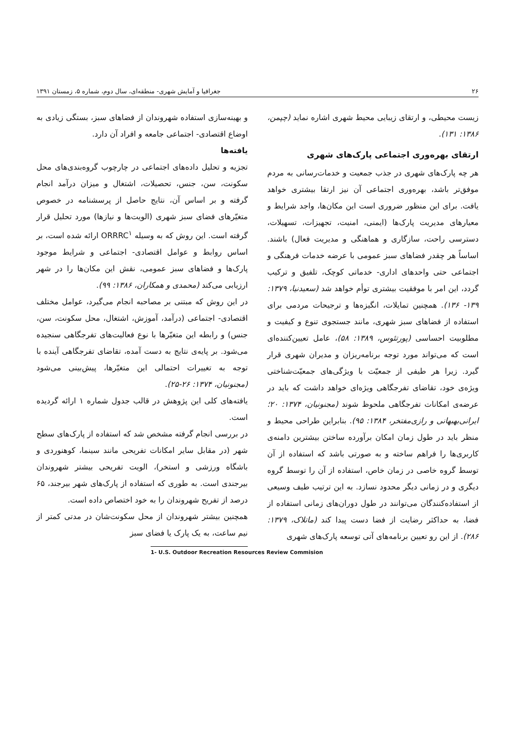۲۶ جغرافیا و آمایش شهری- منطقه‌ای، سال دوم، شماره ۵، زمستان ۱۳۹۱
زیست محیطی، و ارتقای زیبایی محیط شهری اشاره نماید (چپمن، ۱۳۸۶: ۱۳۱).
ارتقای بهره‌وری اجتماعی پارک‌های شهری
هر چه پارک‌های شهری در جذب جمعیت و خدمات‌رسانی به مردم موفق‌تر باشد، بهره‌وری اجتماعی آن نیز ارتقا بیشتری خواهد یافت. برای این منظور ضروری است این مکان‌ها، واجد شرایط و معیارهای مدیریت پارک‌ها (ایمنی، امنیت، تجهیزات، تسهیلات، دسترسی راحت، سازگاری و هماهنگی و مدیریت فعال) باشند. اساساً هر چقدر فضاهای سبز عمومی با عرضه خدمات فرهنگی و اجتماعی حتی واحدهای اداری- خدماتی کوچک، تلفیق و ترکیب گردد، این امر با موفقیت بیشتری توأم خواهد شد (سعیدنیا، ۱۳۷۹: ۱۳۹- ۱۳۶). همچنین تمایلات، انگیزه‌ها و ترجیحات مردمی برای استفاده از فضاهای سبز شهری، مانند جستجوی تنوع و کیفیت و مطلوبیت احساسی (پورتئوس، ۱۳۸۹: ۵۸)، عامل تعیین‌کننده‌ای است که می‌تواند مورد توجه برنامه‌ریزان و مدیران شهری قرار گیرد. زیرا هر طیفی از جمعیّت با ویژگی‌های جمعیّت‌شناختی ویژه‌ی خود، تقاضای تفرجگاهی ویژه‌ای خواهد داشت که باید در عرضه‌ی امکانات تفرجگاهی ملحوظ شوند (مجنونیان، ۱۳۷۴: ۲۰؛ ایرانی‌بهبهانی و رازی‌مفتخر، ۱۳۸۴: ۹۵). بنابراین طراحی محیط و منظر باید در طول زمان امکان برآورده ساختن بیشترین دامنه‌ی کاربری‌ها را فراهم ساخته و به صورتی باشد که استفاده از آن توسط گروه خاصی در زمان خاص، استفاده از آن را توسط گروه دیگری و در زمانی دیگر محدود نسازد. به این ترتیب طیف وسیعی از استفاده‌کنندگان می‌توانند در طول دوران‌های زمانی استفاده از فضا، به حداکثر رضایت از فضا دست پیدا کند (ماتلاک، ۱۳۷۹: ۲۸۶). از این رو تعیین برنامه‌های آتی توسعه پارک‌های شهری
و بهینه‌سازی استفاده شهروندان از فضاهای سبز، بستگی زیادی به اوضاع اقتصادی- اجتماعی جامعه و افراد آن دارد.
یافته‌ها
تجزیه و تحلیل داده‌های اجتماعی در چارچوب گروه‌بندی‌های محل سکونت، سن، جنس، تحصیلات، اشتغال و میزان درآمد انجام گرفته و بر اساس آن، نتایج حاصل از پرسشنامه در خصوص متغیّرهای فضای سبز شهری (الویت‌ها و نیازها) مورد تحلیل قرار گرفته است. این روش که به وسیله ORRRC<sup>۱</sup> ارائه شده است، بر اساس روابط و عوامل اقتصادی- اجتماعی و شرایط موجود پارک‌ها و فضاهای سبز عمومی، نقش این مکان‌ها را در شهر ارزیابی می‌کند (محمدی و همکاران، ۱۳۸۶: ۹۹).
در این روش که مبتنی بر مصاحبه انجام می‌گیرد، عوامل مختلف اقتصادی- اجتماعی (درآمد، آموزش، اشتغال، محل سکونت، سن، جنس) و رابطه این متغیّرها با نوع فعالیت‌های تفرجگاهی سنجیده می‌شود. بر پایه‌ی نتایج به دست آمده، تقاضای تفرجگاهی آینده با توجه به تغییرات احتمالی این متغیّرها، پیش‌بینی می‌شود (مجنونیان، ۱۳۷۴: ۲۶-۲۵).
یافته‌های کلی این پژوهش در قالب جدول شماره ۱ ارائه گردیده است.
در بررسی انجام گرفته مشخص شد که استفاده از پارک‌های سطح شهر (در مقابل سایر امکانات تفریحی مانند سینما، کوهنوردی و باشگاه ورزشی و استخر)، الویت تفریحی بیشتر شهروندان بیرجندی است. به طوری که استفاده از پارک‌های شهر بیرجند، ۶۵ درصد از تفریح شهروندان را به خود اختصاص داده است.
همچنین بیشتر شهروندان از محل سکونت‌شان در مدتی کمتر از نیم ساعت، به یک پارک یا فضای سبز
1- U.S. Outdoor Recreation Resources Review Commision